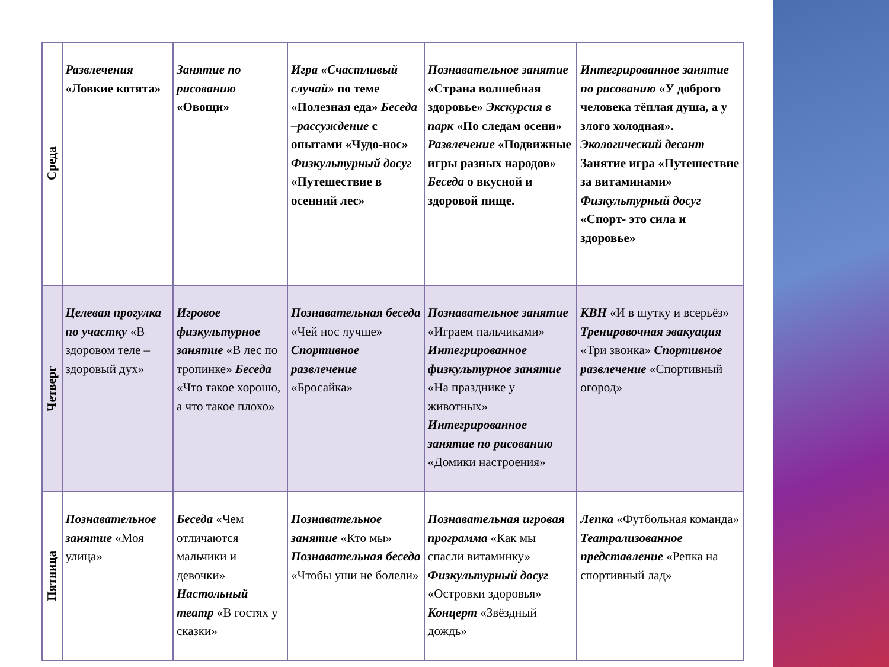| Среда | Развлечения «Ловкие котята» | Занятие по рисованию «Овощи» | Игра «Счастливый случай» по теме «Полезная еда» Беседа –рассуждение с опытами «Чудо-нос» Физкультурный досуг «Путешествие в осенний лес» | Познавательное занятие «Страна волшебная здоровье» Экскурсия в парк «По следам осени» Развлечение «Подвижные игры разных народов» Беседа о вкусной и здоровой пище. | Интегрированное занятие по рисованию «У доброго человека тёплая душа, а у злого холодная». Экологический десант Занятие игра «Путешествие за витаминами» Физкультурный досуг «Спорт- это сила и здоровье» |
| Четверг | Целевая прогулка по участку «В здоровом теле – здоровый дух» | Игровое физкультурное занятие «В лес по тропинке» Беседа «Что такое хорошо, а что такое плохо» | Познавательная беседа «Чей нос лучше» Спортивное развлечение «Бросайка» | Познавательное занятие «Играем пальчиками» Интегрированное физкультурное занятие «На празднике у животных» Интегрированное занятие по рисованию «Домики настроения» | КВН «И в шутку и всерьёз» Тренировочная эвакуация «Три звонка» Спортивное развлечение «Спортивный огород» |
| Пятница | Познавательное занятие «Моя улица» | Беседа «Чем отличаются мальчики и девочки» Настольный театр «В гостях у сказки» | Познавательное занятие «Кто мы» Познавательная беседа «Чтобы уши не болели» | Познавательная игровая программа «Как мы спасли витаминку» Физкультурный досуг «Островки здоровья» Концерт «Звёздный дождь» | Лепка «Футбольная команда» Театрализованное представление «Репка на спортивный лад» |